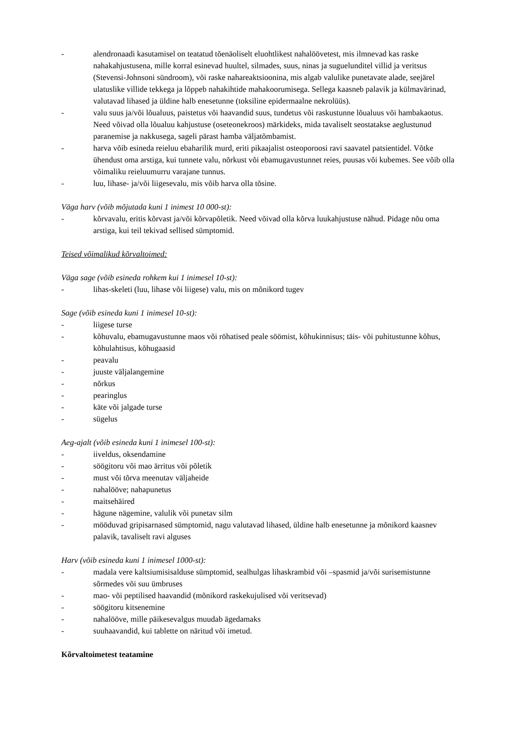- alendronaadi kasutamisel on teatatud tõenäoliselt eluohtlikest nahalöövetest, mis ilmnevad kas raske nahakahjustusena, mille korral esinevad huultel, silmades, suus, ninas ja suguelunditel villid ja veritsus (Stevensi-Johnsoni sündroom), või raske nahareaktsioonina, mis algab valulike punetavate alade, seejärel ulatuslike villide tekkega ja lõppeb nahakihtide mahakoorumisega. Sellega kaasneb palavik ja külmavärinad, valutavad lihased ja üldine halb enesetunne (toksiline epidermaalne nekrolüüs).
- valu suus ja/või lõualuus, paistetus või haavandid suus, tundetus või raskustunne lõualuus või hambakaotus. Need võivad olla lõualuu kahjustuse (oseteonekroos) märkideks, mida tavaliselt seostatakse aeglustunud paranemise ja nakkusega, sageli pärast hamba väljatõmbamist.
- harva võib esineda reieluu ebaharilik murd, eriti pikaajalist osteoporoosi ravi saavatel patsientidel. Võtke ühendust oma arstiga, kui tunnete valu, nõrkust või ebamugavustunnet reies, puusas või kubemes. See võib olla võimaliku reieluumurru varajane tunnus.
- luu, lihase- ja/või liigesevalu, mis võib harva olla tõsine.
Väga harv (võib mõjutada kuni 1 inimest 10 000-st):
- kõrvavalu, eritis kõrvast ja/või kõrvapõletik. Need võivad olla kõrva luukahjustuse nähud. Pidage nõu oma arstiga, kui teil tekivad sellised sümptomid.
Teised võimalikud kõrvaltoimed:
Väga sage (võib esineda rohkem kui 1 inimesel 10-st):
- lihas-skeleti (luu, lihase või liigese) valu, mis on mõnikord tugev
Sage (võib esineda kuni 1 inimesel 10-st):
- liigese turse
- kõhuvalu, ebamugavustunne maos või röhatised peale söömist, kõhukinnisus; täis- või puhitustunne kõhus, kõhulahtisus, kõhugaasid
- peavalu
- juuste väljalangemine
- nõrkus
- pearinglus
- käte või jalgade turse
- sügelus
Aeg-ajalt (võib esineda kuni 1 inimesel 100-st):
- iiveldus, oksendamine
- söögitoru või mao ärritus või põletik
- must või tõrva meenutav väljaheide
- nahalööve; nahapunetus
- maitsehäired
- hägune nägemine, valulik või punetav silm
- mööduvad gripisarnased sümptomid, nagu valutavad lihased, üldine halb enesetunne ja mõnikord kaasnev palavik, tavaliselt ravi alguses
Harv (võib esineda kuni 1 inimesel 1000-st):
- madala vere kaltsiumisisalduse sümptomid, sealhulgas lihaskrambid või –spasmid ja/või surisemistunne sõrmedes või suu ümbruses
- mao- või peptilised haavandid (mõnikord raskekujulised või veritsevad)
- söögitoru kitsenemine
- nahalööve, mille päikesevalgus muudab ägedamaks
- suuhaavandid, kui tablette on näritud või imetud.
Kõrvaltoimetest teatamine